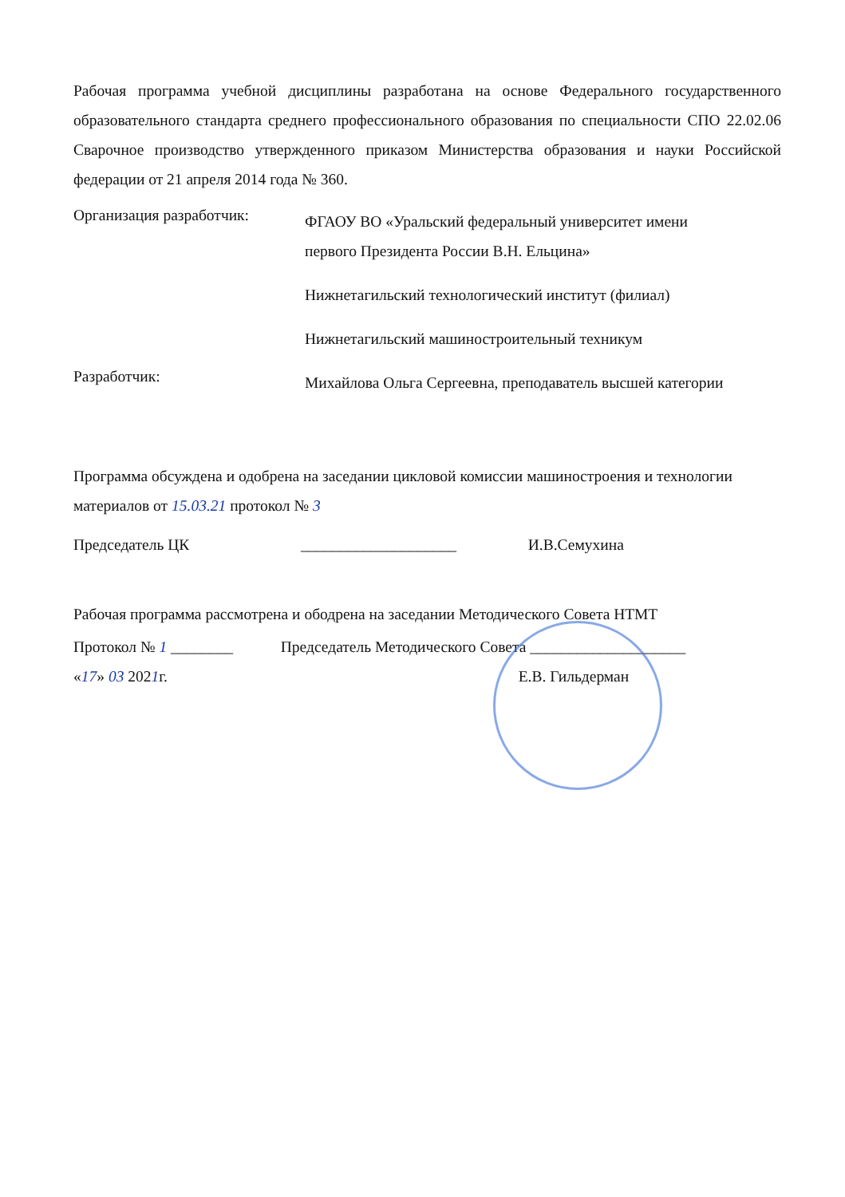Рабочая программа учебной дисциплины разработана на основе Федерального государственного образовательного стандарта среднего профессионального образования по специальности СПО 22.02.06 Сварочное производство утвержденного приказом Министерства образования и науки Российской федерации от 21 апреля 2014 года № 360.
Организация разработчик:
ФГАОУ ВО «Уральский федеральный университет имени первого Президента России В.Н. Ельцина»
Нижнетагильский технологический институт (филиал)
Нижнетагильский машиностроительный техникум
Разработчик:
Михайлова Ольга Сергеевна, преподаватель высшей категории
Программа обсуждена и одобрена на заседании цикловой комиссии машиностроения и технологии материалов от 15.03.21 протокол № 3
Председатель ЦК ____________________ И.В.Семухина
Рабочая программа рассмотрена и ободрена на заседании Методического Совета НТМТ
Протокол № 1 ________ Председатель Методического Совета ____________________
«17» 03 2021г. Е.В. Гильдерман